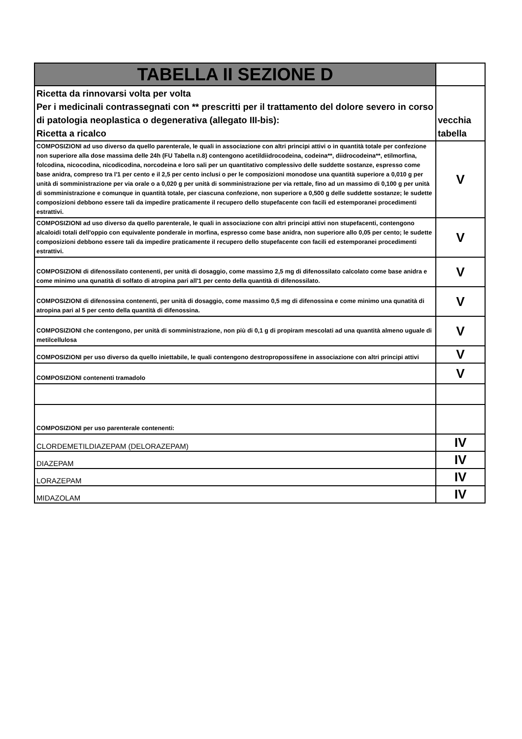| TABELLA II SEZIONE D | |
| Ricetta da rinnovarsi volta per volta Per i medicinali contrassegnati con ** prescritti per il trattamento del dolore severo in corso di patologia neoplastica o degenerativa (allegato III-bis): Ricetta a ricalco | vecchia tabella |
| COMPOSIZIONI ad uso diverso da quello parenterale, le quali in associazione con altri principi attivi o in quantità totale per confezione non superiore alla dose massima delle 24h (FU Tabella n.8) contengono acetildiidrocodeina, codeina**, diidrocodeina**, etilmorfina, folcodina, nicocodina, nicodicodina, norcodeina e loro sali per un quantitativo complessivo delle suddette sostanze, espresso come base anidra, compreso tra l'1 per cento e il 2,5 per cento inclusi o per le composizioni monodose una quantità superiore a 0,010 g per unità di somministrazione per via orale o a 0,020 g per unità di somministrazione per via rettale, fino ad un massimo di 0,100 g per unità di somministrazione e comunque in quantità totale, per ciascuna confezione, non superiore a 0,500 g delle suddette sostanze; le sudette composizioni debbono essere tali da impedire praticamente il recupero dello stupefacente con facili ed estemporanei procedimenti estrattivi. | V |
| COMPOSIZIONI ad uso diverso da quello parenterale, le quali in associazione con altri principi attivi non stupefacenti, contengono alcaloidi totali dell'oppio con equivalente ponderale in morfina, espresso come base anidra, non superiore allo 0,05 per cento; le sudette composizioni debbono essere tali da impedire praticamente il recupero dello stupefacente con facili ed estemporanei procedimenti estrattivi. | V |
| COMPOSIZIONI di difenossilato contenenti, per unità di dosaggio, come massimo 2,5 mg di difenossilato calcolato come base anidra e come minimo una qunatità di solfato di atropina pari all'1 per cento della quantità di difenossilato. | V |
| COMPOSIZIONI di difenossina contenenti, per unità di dosaggio, come massimo 0,5 mg di difenossina e come minimo una qunatità di atropina pari al 5 per cento della quantità di difenossina. | V |
| COMPOSIZIONI che contengono, per unità di somministrazione, non più di 0,1 g di propiram mescolati ad una quantità almeno uguale di metilcellulosa | V |
| COMPOSIZIONI per uso diverso da quello iniettabile, le quali contengono destropropossifene in associazione con altri principi attivi | V |
| COMPOSIZIONI contenenti tramadolo | V |
| COMPOSIZIONI per uso parenterale contenenti: | |
| CLORDEMETILDIAZEPAM (DELORAZEPAM) | IV |
| DIAZEPAM | IV |
| LORAZEPAM | IV |
| MIDAZOLAM | IV |